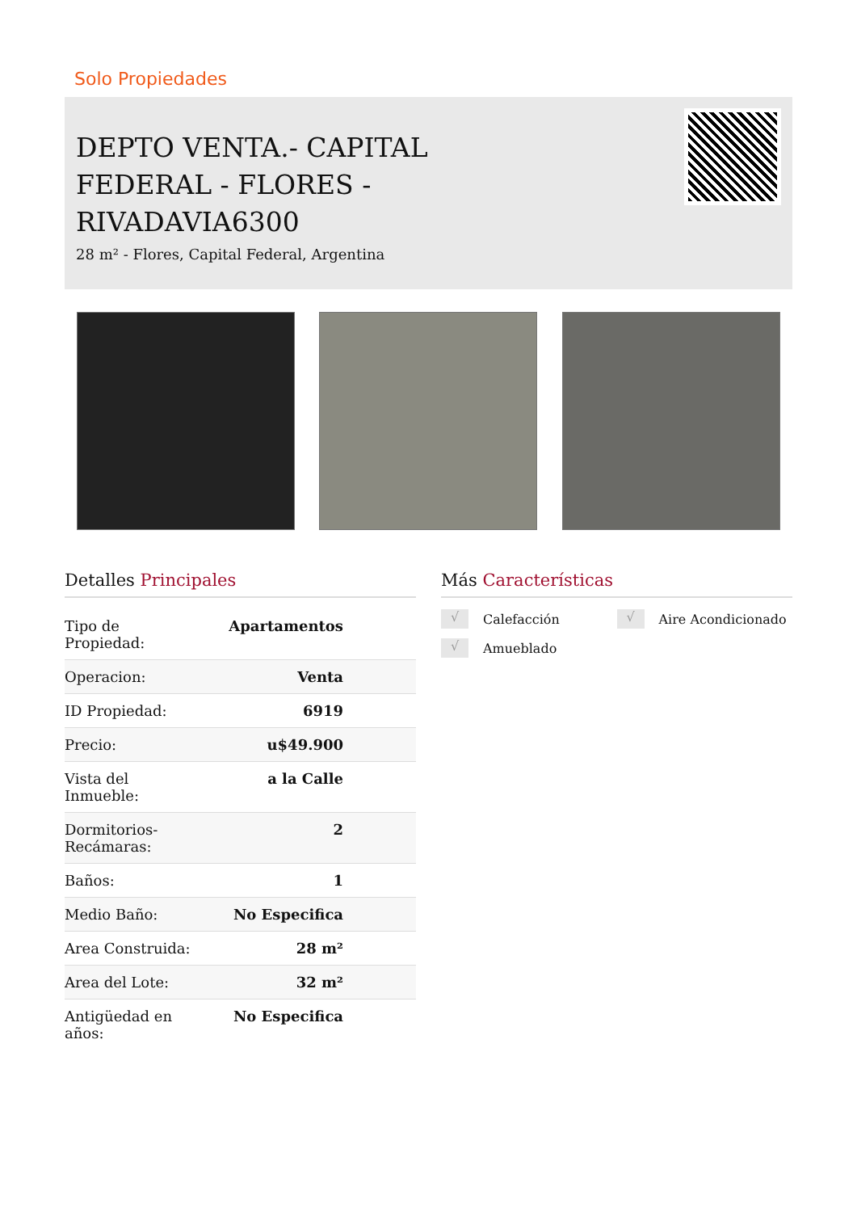Solo Propiedades
DEPTO VENTA.- CAPITAL FEDERAL - FLORES - RIVADAVIA6300
28 m² - Flores, Capital Federal, Argentina
Detalles Principales
| Tipo de Propiedad: | Apartamentos |
| Operacion: | Venta |
| ID Propiedad: | 6919 |
| Precio: | u$49.900 |
| Vista del Inmueble: | a la Calle |
| Dormitorios- Recámaras: | 2 |
| Baños: | 1 |
| Medio Baño: | No Especifica |
| Area Construida: | 28 m² |
| Area del Lote: | 32 m² |
| Antigüedad en años: | No Especifica |
Más Características
√ Calefacción
√ Aire Acondicionado
√ Amueblado